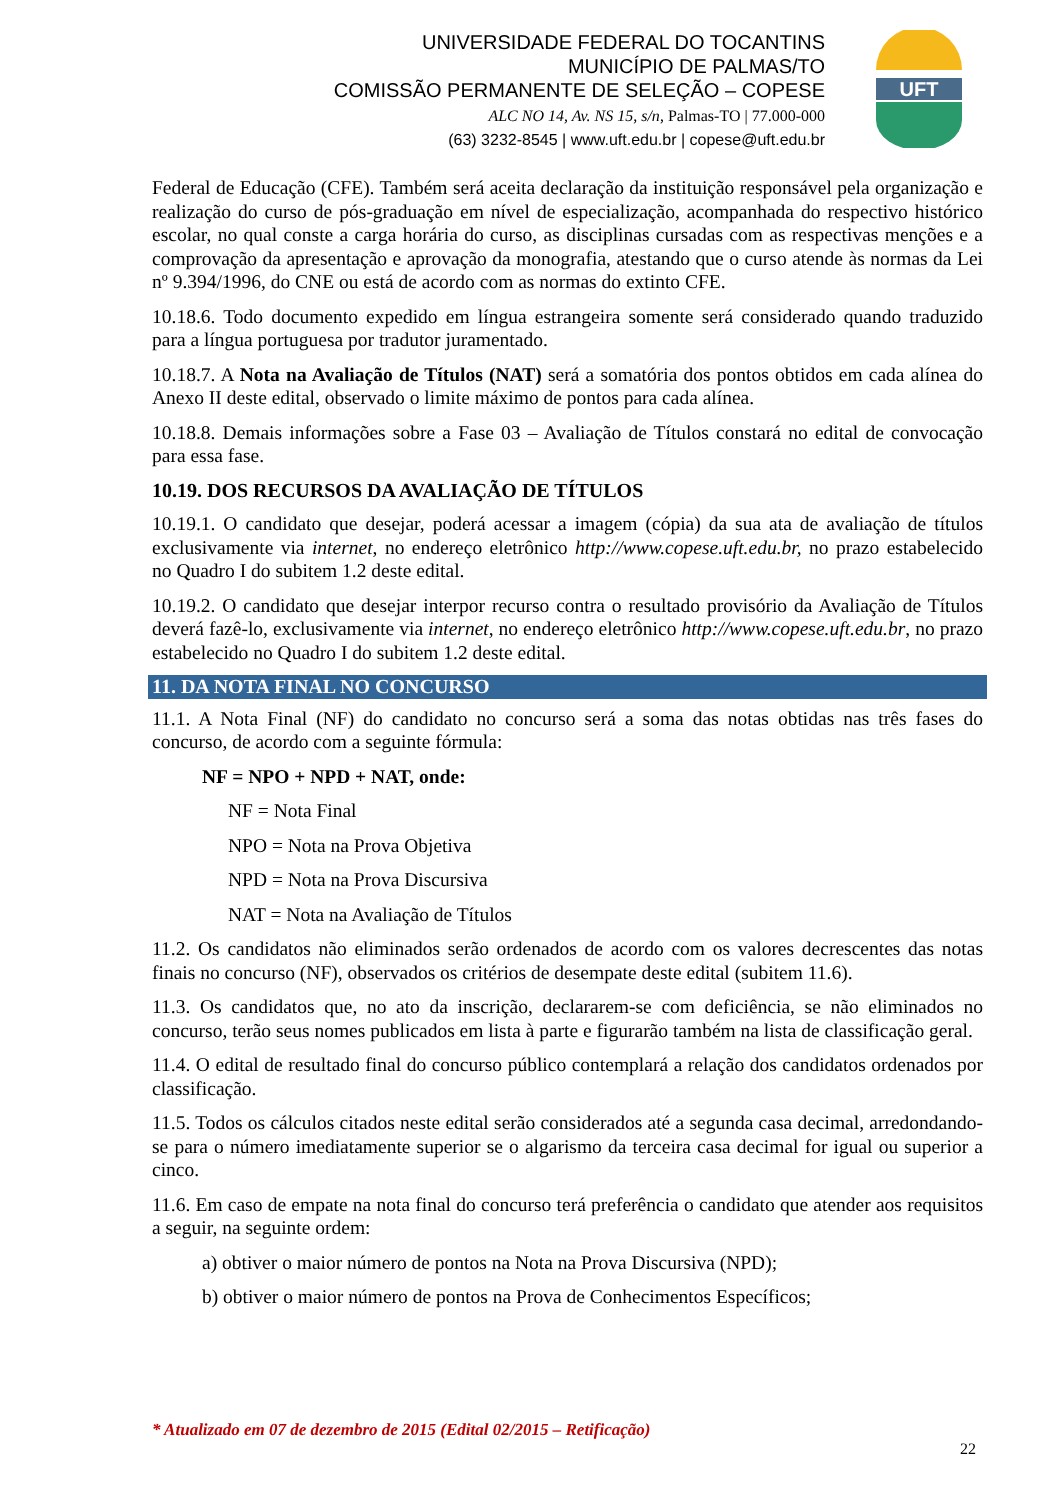UNIVERSIDADE FEDERAL DO TOCANTINS
MUNICÍPIO DE PALMAS/TO
COMISSÃO PERMANENTE DE SELEÇÃO – COPESE
ALC NO 14, Av. NS 15, s/n, Palmas-TO | 77.000-000
(63) 3232-8545 | www.uft.edu.br | copese@uft.edu.br
UFT
Federal de Educação (CFE). Também será aceita declaração da instituição responsável pela organização e realização do curso de pós-graduação em nível de especialização, acompanhada do respectivo histórico escolar, no qual conste a carga horária do curso, as disciplinas cursadas com as respectivas menções e a comprovação da apresentação e aprovação da monografia, atestando que o curso atende às normas da Lei nº 9.394/1996, do CNE ou está de acordo com as normas do extinto CFE.
10.18.6. Todo documento expedido em língua estrangeira somente será considerado quando traduzido para a língua portuguesa por tradutor juramentado.
10.18.7. A Nota na Avaliação de Títulos (NAT) será a somatória dos pontos obtidos em cada alínea do Anexo II deste edital, observado o limite máximo de pontos para cada alínea.
10.18.8. Demais informações sobre a Fase 03 – Avaliação de Títulos constará no edital de convocação para essa fase.
10.19. DOS RECURSOS DA AVALIAÇÃO DE TÍTULOS
10.19.1. O candidato que desejar, poderá acessar a imagem (cópia) da sua ata de avaliação de títulos exclusivamente via internet, no endereço eletrônico http://www.copese.uft.edu.br, no prazo estabelecido no Quadro I do subitem 1.2 deste edital.
10.19.2. O candidato que desejar interpor recurso contra o resultado provisório da Avaliação de Títulos deverá fazê-lo, exclusivamente via internet, no endereço eletrônico http://www.copese.uft.edu.br, no prazo estabelecido no Quadro I do subitem 1.2 deste edital.
11. DA NOTA FINAL NO CONCURSO
11.1. A Nota Final (NF) do candidato no concurso será a soma das notas obtidas nas três fases do concurso, de acordo com a seguinte fórmula:
NF = NPO + NPD + NAT, onde:
NF = Nota Final
NPO = Nota na Prova Objetiva
NPD = Nota na Prova Discursiva
NAT = Nota na Avaliação de Títulos
11.2. Os candidatos não eliminados serão ordenados de acordo com os valores decrescentes das notas finais no concurso (NF), observados os critérios de desempate deste edital (subitem 11.6).
11.3. Os candidatos que, no ato da inscrição, declararem-se com deficiência, se não eliminados no concurso, terão seus nomes publicados em lista à parte e figurarão também na lista de classificação geral.
11.4. O edital de resultado final do concurso público contemplará a relação dos candidatos ordenados por classificação.
11.5. Todos os cálculos citados neste edital serão considerados até a segunda casa decimal, arredondando-se para o número imediatamente superior se o algarismo da terceira casa decimal for igual ou superior a cinco.
11.6. Em caso de empate na nota final do concurso terá preferência o candidato que atender aos requisitos a seguir, na seguinte ordem:
a) obtiver o maior número de pontos na Nota na Prova Discursiva (NPD);
b) obtiver o maior número de pontos na Prova de Conhecimentos Específicos;
* Atualizado em 07 de dezembro de 2015 (Edital 02/2015 – Retificação)
22